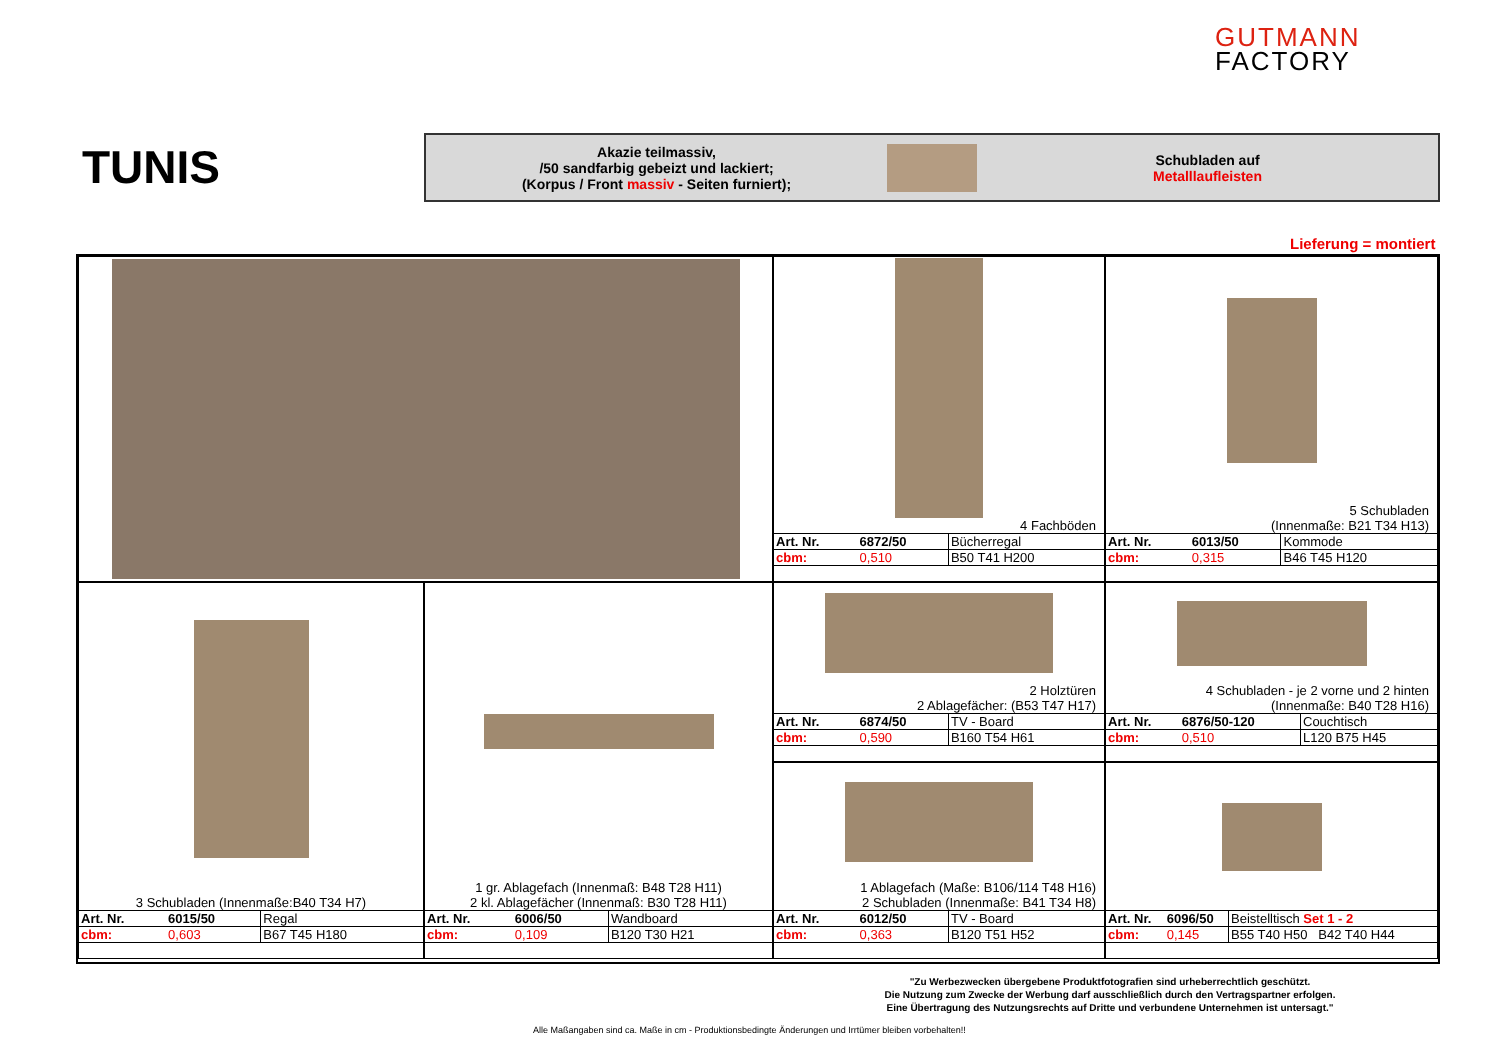GUTMANN
FACTORY
TUNIS
Akazie teilmassiv,
/50 sandfarbig gebeizt und lackiert;
(Korpus / Front massiv - Seiten furniert);
Schubladen auf
Metalllaufleisten
Lieferung = montiert
4 Fachböden
| Art. Nr. | 6872/50 | Bücherregal |
| cbm: | 0,510 | B50 T41 H200 |
5 Schubladen
(Innenmaße: B21 T34 H13)
| Art. Nr. | 6013/50 | Kommode |
| cbm: | 0,315 | B46 T45 H120 |
2 Holztüren
2 Ablagefächer: (B53 T47 H17)
| Art. Nr. | 6874/50 | TV - Board |
| cbm: | 0,590 | B160 T54 H61 |
4 Schubladen - je 2 vorne und 2 hinten
(Innenmaße: B40 T28 H16)
| Art. Nr. | 6876/50-120 | Couchtisch |
| cbm: | 0,510 | L120 B75 H45 |
3 Schubladen (Innenmaße:B40 T34 H7)
| Art. Nr. | 6015/50 | Regal |
| cbm: | 0,603 | B67 T45 H180 |
1 gr. Ablagefach (Innenmaß: B48 T28 H11)
2 kl. Ablagefächer (Innenmaß: B30 T28 H11)
| Art. Nr. | 6006/50 | Wandboard |
| cbm: | 0,109 | B120 T30 H21 |
1 Ablagefach (Maße: B106/114 T48 H16)
2 Schubladen (Innenmaße: B41 T34 H8)
| Art. Nr. | 6012/50 | TV - Board |
| cbm: | 0,363 | B120 T51 H52 |
| Art. Nr. | 6096/50 | Beistelltisch Set 1 - 2 |
| cbm: | 0,145 | B55 T40 H50 B42 T40 H44 |
"Zu Werbezwecken übergebene Produktfotografien sind urheberrechtlich geschützt.
Die Nutzung zum Zwecke der Werbung darf ausschließlich durch den Vertragspartner erfolgen.
Eine Übertragung des Nutzungsrechts auf Dritte und verbundene Unternehmen ist untersagt."
Alle Maßangaben sind ca. Maße in cm - Produktionsbedingte Änderungen und Irrtümer bleiben vorbehalten!!